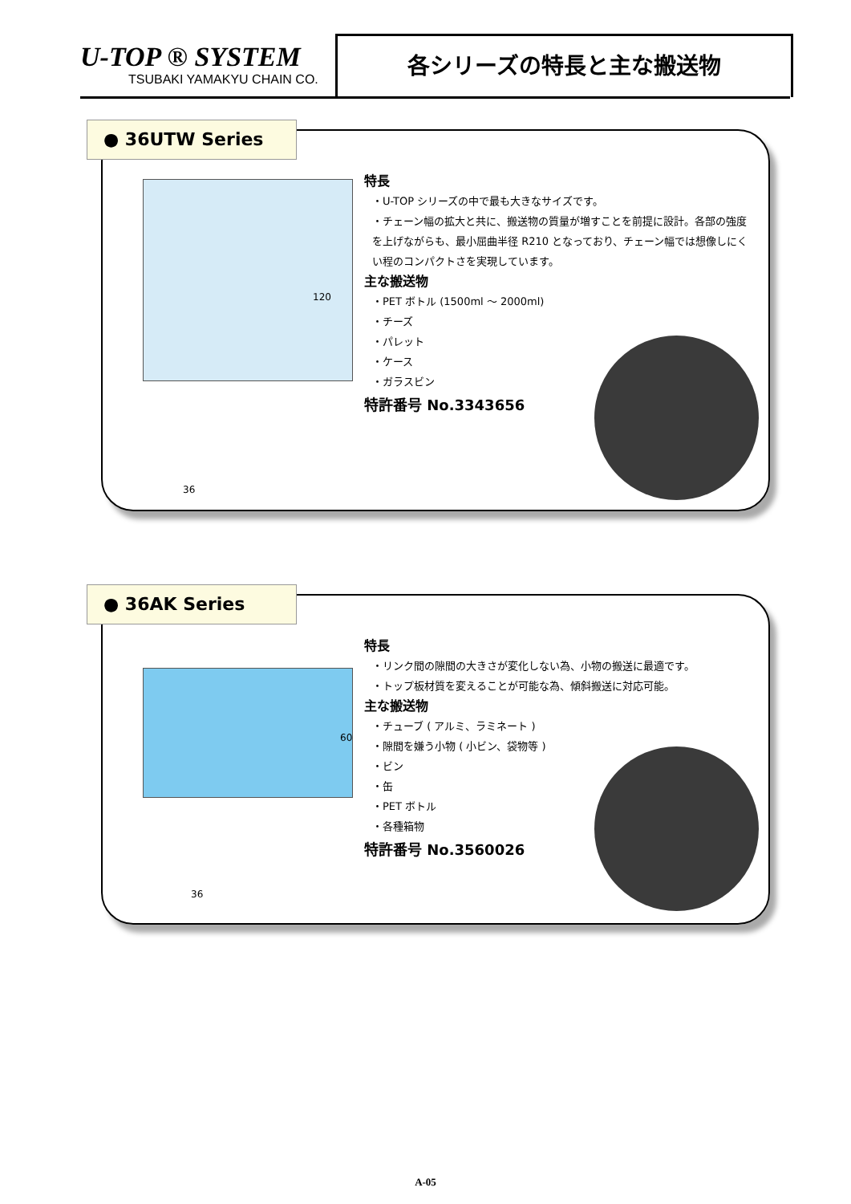U-TOP ® SYSTEM
TSUBAKI YAMAKYU CHAIN CO.
各シリーズの特長と主な搬送物
● 36UTW Series
特長
・U-TOP シリーズの中で最も大きなサイズです。
・チェーン幅の拡大と共に、搬送物の質量が増すことを前提に設計。各部の強度を上げながらも、最小屈曲半径 R210 となっており、チェーン幅では想像しにくい程のコンパクトさを実現しています。
主な搬送物
・PET ボトル (1500ml ～ 2000ml)
・チーズ
・パレット
・ケース
・ガラスビン
特許番号 No.3343656
36
120
● 36AK Series
特長
・リンク間の隙間の大きさが変化しない為、小物の搬送に最適です。
・トップ板材質を変えることが可能な為、傾斜搬送に対応可能。
主な搬送物
・チューブ ( アルミ、ラミネート )
・隙間を嫌う小物 ( 小ビン、袋物等 )
・ビン
・缶
・PET ボトル
・各種箱物
特許番号 No.3560026
36
60
A-05